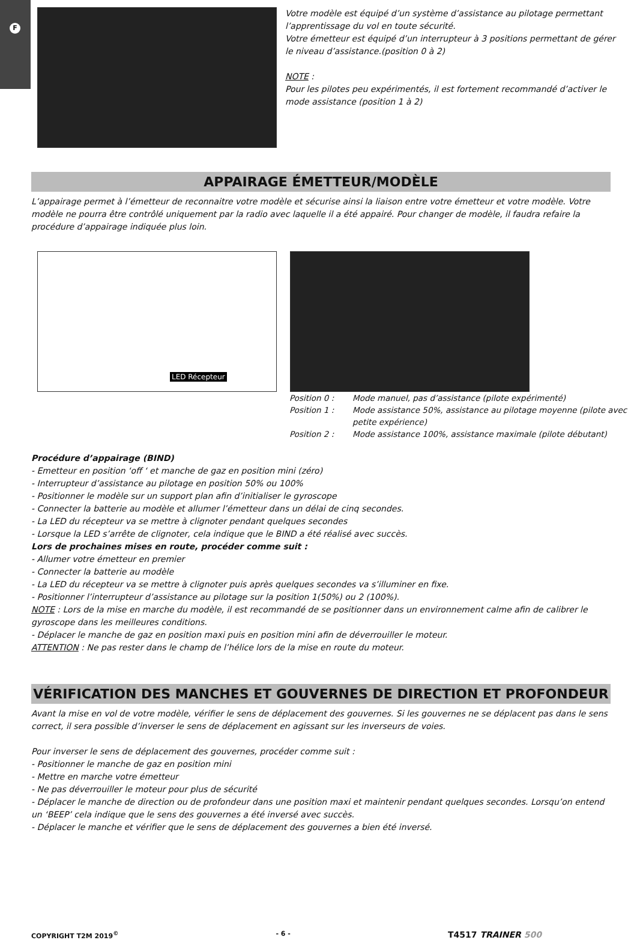F
Votre modèle est équipé d’un système d’assistance au pilotage permettant l’apprentissage du vol en toute sécurité.
Votre émetteur est équipé d’un interrupteur à 3 positions permettant de gérer le niveau d’assistance.(position 0 à 2)
NOTE :
Pour les pilotes peu expérimentés, il est fortement recommandé d’activer le mode assistance (position 1 à 2)
APPAIRAGE ÉMETTEUR/MODÈLE
L’appairage permet à l’émetteur de reconnaitre votre modèle et sécurise ainsi la liaison entre votre émetteur et votre modèle. Votre modèle ne pourra être contrôlé uniquement par la radio avec laquelle il a été appairé. Pour changer de modèle, il faudra refaire la procédure d’appairage indiquée plus loin.
LED Récepteur
Position 0 : Mode manuel, pas d’assistance (pilote expérimenté)
Position 1 : Mode assistance 50%, assistance au pilotage moyenne (pilote avec petite expérience)
Position 2 : Mode assistance 100%, assistance maximale (pilote débutant)
Procédure d’appairage (BIND)
- Emetteur en position ‘off ‘ et manche de gaz en position mini (zéro)
- Interrupteur d’assistance au pilotage en position 50% ou 100%
- Positionner le modèle sur un support plan afin d’initialiser le gyroscope
- Connecter la batterie au modèle et allumer l’émetteur dans un délai de cinq secondes.
- La LED du récepteur va se mettre à clignoter pendant quelques secondes
- Lorsque la LED s’arrête de clignoter, cela indique que le BIND a été réalisé avec succès.
Lors de prochaines mises en route, procéder comme suit :
- Allumer votre émetteur en premier
- Connecter la batterie au modèle
- La LED du récepteur va se mettre à clignoter puis après quelques secondes va s’illuminer en fixe.
- Positionner l’interrupteur d’assistance au pilotage sur la position 1(50%) ou 2 (100%).
NOTE : Lors de la mise en marche du modèle, il est recommandé de se positionner dans un environnement calme afin de calibrer le gyroscope dans les meilleures conditions.
- Déplacer le manche de gaz en position maxi puis en position mini afin de déverrouiller le moteur.
ATTENTION : Ne pas rester dans le champ de l’hélice lors de la mise en route du moteur.
VÉRIFICATION DES MANCHES ET GOUVERNES DE DIRECTION ET PROFONDEUR
Avant la mise en vol de votre modèle, vérifier le sens de déplacement des gouvernes. Si les gouvernes ne se déplacent pas dans le sens correct, il sera possible d’inverser le sens de déplacement en agissant sur les inverseurs de voies.
Pour inverser le sens de déplacement des gouvernes, procéder comme suit :
- Positionner le manche de gaz en position mini
- Mettre en marche votre émetteur
- Ne pas déverrouiller le moteur pour plus de sécurité
- Déplacer le manche de direction ou de profondeur dans une position maxi et maintenir pendant quelques secondes. Lorsqu’on entend un ‘BEEP’ cela indique que le sens des gouvernes a été inversé avec succès.
- Déplacer le manche et vérifier que le sens de déplacement des gouvernes a bien été inversé.
COPYRIGHT T2M 2019<sup>©</sup> - 6 - T4517 TRAINER 500